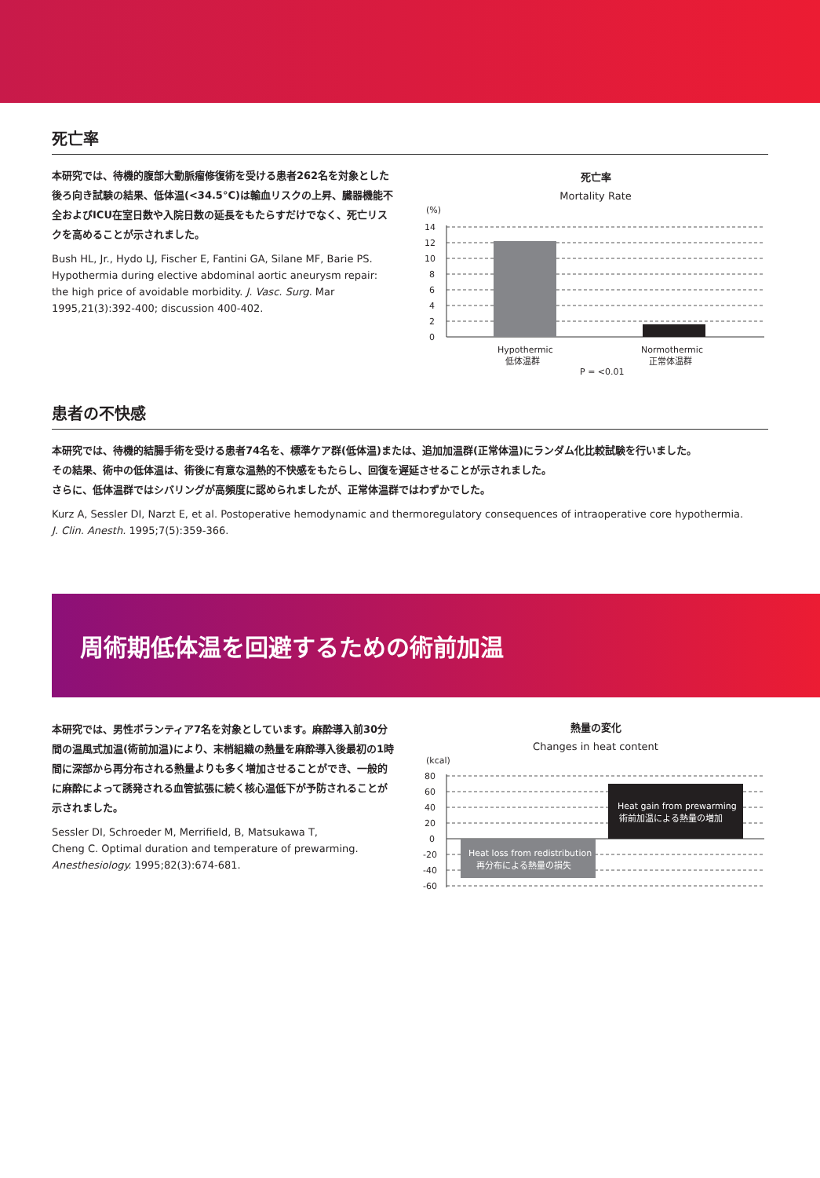死亡率
本研究では、待機的腹部大動脈瘤修復術を受ける患者262名を対象とした後ろ向き試験の結果、低体温(<34.5°C)は輸血リスクの上昇、臓器機能不全およびICU在室日数や入院日数の延長をもたらすだけでなく、死亡リスクを高めることが示されました。
Bush HL, Jr., Hydo LJ, Fischer E, Fantini GA, Silane MF, Barie PS. Hypothermia during elective abdominal aortic aneurysm repair: the high price of avoidable morbidity. J. Vasc. Surg. Mar 1995,21(3):392-400; discussion 400-402.
死亡率
Mortality Rate
(%)
14
12
10
8
6
4
2
0
Hypothermic
低体温群
Normothermic
正常体温群
P = <0.01
患者の不快感
本研究では、待機的結腸手術を受ける患者74名を、標準ケア群(低体温)または、追加加温群(正常体温)にランダム化比較試験を行いました。
その結果、術中の低体温は、術後に有意な温熱的不快感をもたらし、回復を遅延させることが示されました。
さらに、低体温群ではシバリングが高頻度に認められましたが、正常体温群ではわずかでした。
Kurz A, Sessler DI, Narzt E, et al. Postoperative hemodynamic and thermoregulatory consequences of intraoperative core hypothermia.
J. Clin. Anesth. 1995;7(5):359-366.
周術期低体温を回避するための術前加温
本研究では、男性ボランティア7名を対象としています。麻酔導入前30分間の温風式加温(術前加温)により、末梢組織の熱量を麻酔導入後最初の1時間に深部から再分布される熱量よりも多く増加させることができ、一般的に麻酔によって誘発される血管拡張に続く核心温低下が予防されることが示されました。
Sessler DI, Schroeder M, Merrifield, B, Matsukawa T,
Cheng C. Optimal duration and temperature of prewarming.
Anesthesiology. 1995;82(3):674-681.
熱量の変化
Changes in heat content
(kcal)
80
60
40
20
0
-20
-40
-60
Heat loss from redistribution
再分布による熱量の損失
Heat gain from prewarming
術前加温による熱量の増加